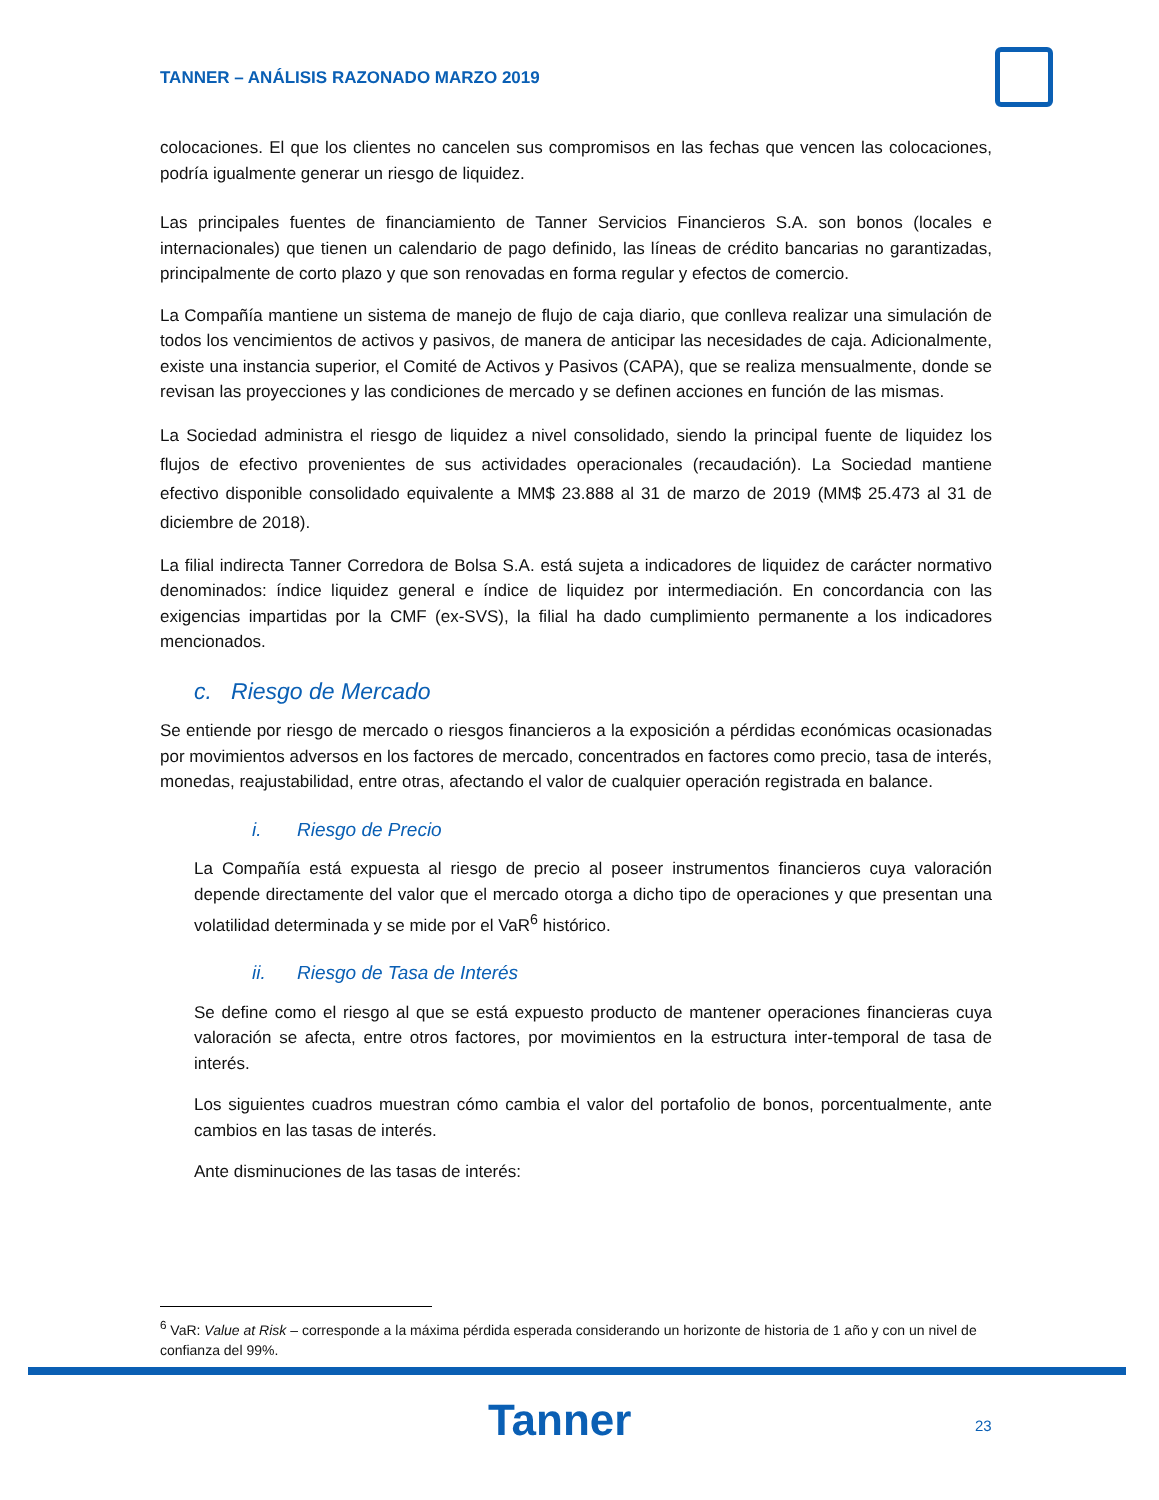TANNER – ANÁLISIS RAZONADO MARZO 2019
colocaciones. El que los clientes no cancelen sus compromisos en las fechas que vencen las colocaciones, podría igualmente generar un riesgo de liquidez.
Las principales fuentes de financiamiento de Tanner Servicios Financieros S.A. son bonos (locales e internacionales) que tienen un calendario de pago definido, las líneas de crédito bancarias no garantizadas, principalmente de corto plazo y que son renovadas en forma regular y efectos de comercio.
La Compañía mantiene un sistema de manejo de flujo de caja diario, que conlleva realizar una simulación de todos los vencimientos de activos y pasivos, de manera de anticipar las necesidades de caja. Adicionalmente, existe una instancia superior, el Comité de Activos y Pasivos (CAPA), que se realiza mensualmente, donde se revisan las proyecciones y las condiciones de mercado y se definen acciones en función de las mismas.
La Sociedad administra el riesgo de liquidez a nivel consolidado, siendo la principal fuente de liquidez los flujos de efectivo provenientes de sus actividades operacionales (recaudación). La Sociedad mantiene efectivo disponible consolidado equivalente a MM$ 23.888 al 31 de marzo de 2019 (MM$ 25.473 al 31 de diciembre de 2018).
La filial indirecta Tanner Corredora de Bolsa S.A. está sujeta a indicadores de liquidez de carácter normativo denominados: índice liquidez general e índice de liquidez por intermediación. En concordancia con las exigencias impartidas por la CMF (ex-SVS), la filial ha dado cumplimiento permanente a los indicadores mencionados.
c. Riesgo de Mercado
Se entiende por riesgo de mercado o riesgos financieros a la exposición a pérdidas económicas ocasionadas por movimientos adversos en los factores de mercado, concentrados en factores como precio, tasa de interés, monedas, reajustabilidad, entre otras, afectando el valor de cualquier operación registrada en balance.
i. Riesgo de Precio
La Compañía está expuesta al riesgo de precio al poseer instrumentos financieros cuya valoración depende directamente del valor que el mercado otorga a dicho tipo de operaciones y que presentan una volatilidad determinada y se mide por el VaR<sup>6</sup> histórico.
ii. Riesgo de Tasa de Interés
Se define como el riesgo al que se está expuesto producto de mantener operaciones financieras cuya valoración se afecta, entre otros factores, por movimientos en la estructura inter-temporal de tasa de interés.
Los siguientes cuadros muestran cómo cambia el valor del portafolio de bonos, porcentualmente, ante cambios en las tasas de interés.
Ante disminuciones de las tasas de interés:
<sup>6</sup> VaR: Value at Risk – corresponde a la máxima pérdida esperada considerando un horizonte de historia de 1 año y con un nivel de confianza del 99%.
Tanner 23